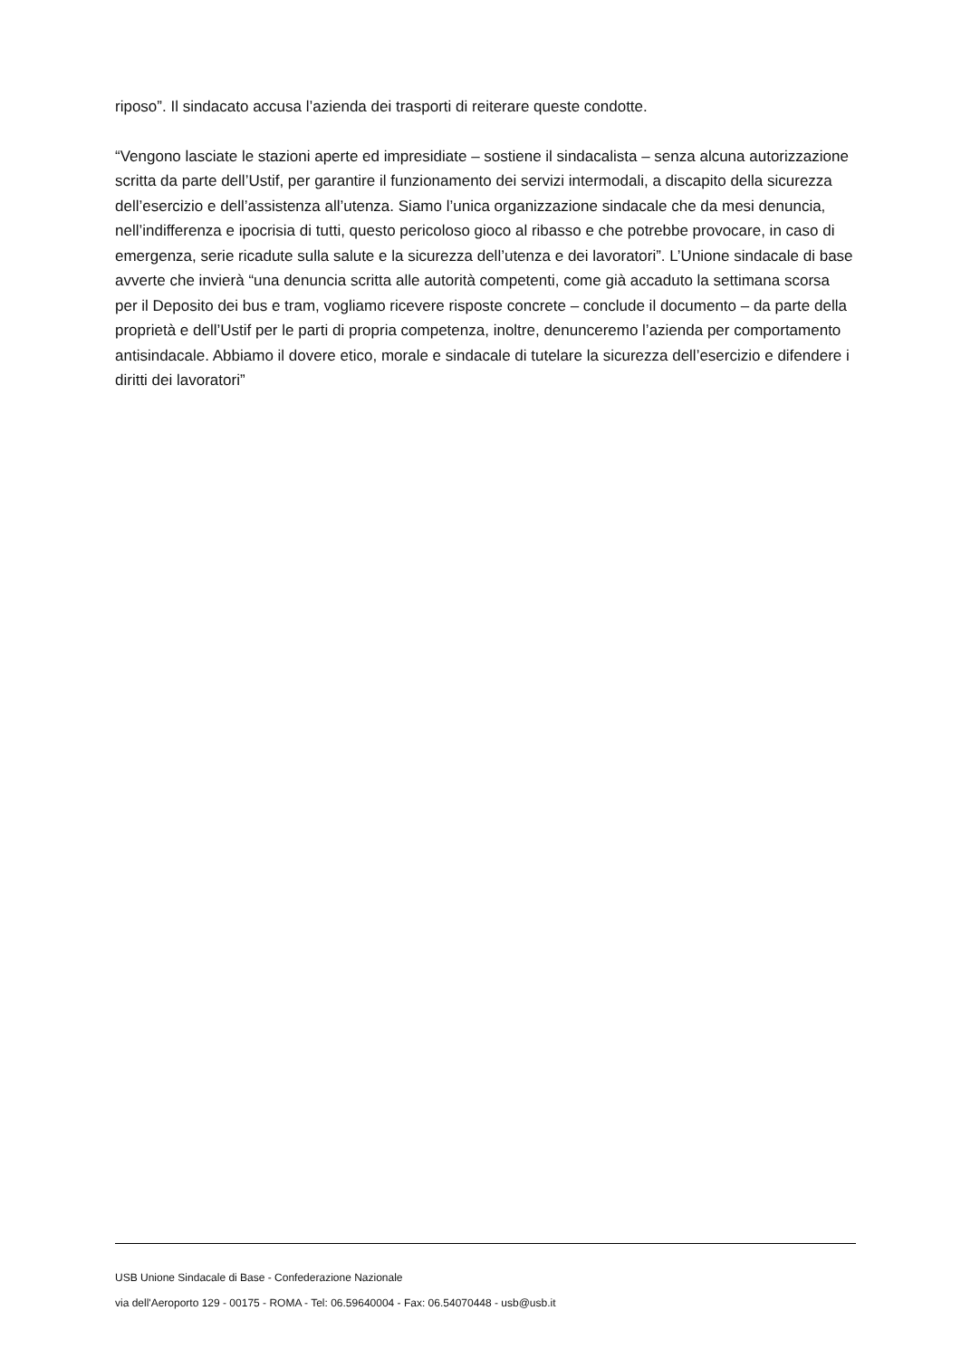riposo”. Il sindacato accusa l’azienda dei trasporti di reiterare queste condotte.
“Vengono lasciate le stazioni aperte ed impresidiate – sostiene il sindacalista – senza alcuna autorizzazione scritta da parte dell’Ustif, per garantire il funzionamento dei servizi intermodali, a discapito della sicurezza dell’esercizio e dell’assistenza all’utenza. Siamo l’unica organizzazione sindacale che da mesi denuncia, nell’indifferenza e ipocrisia di tutti, questo pericoloso gioco al ribasso e che potrebbe provocare, in caso di emergenza, serie ricadute sulla salute e la sicurezza dell’utenza e dei lavoratori”. L’Unione sindacale di base avverte che invierà “una denuncia scritta alle autorità competenti, come già accaduto la settimana scorsa per il Deposito dei bus e tram, vogliamo ricevere risposte concrete – conclude il documento – da parte della proprietà e dell’Ustif per le parti di propria competenza, inoltre, denunceremo l’azienda per comportamento antisindacale. Abbiamo il dovere etico, morale e sindacale di tutelare la sicurezza dell’esercizio e difendere i diritti dei lavoratori”
USB Unione Sindacale di Base - Confederazione Nazionale
via dell'Aeroporto 129 - 00175 - ROMA - Tel: 06.59640004 - Fax: 06.54070448 - usb@usb.it